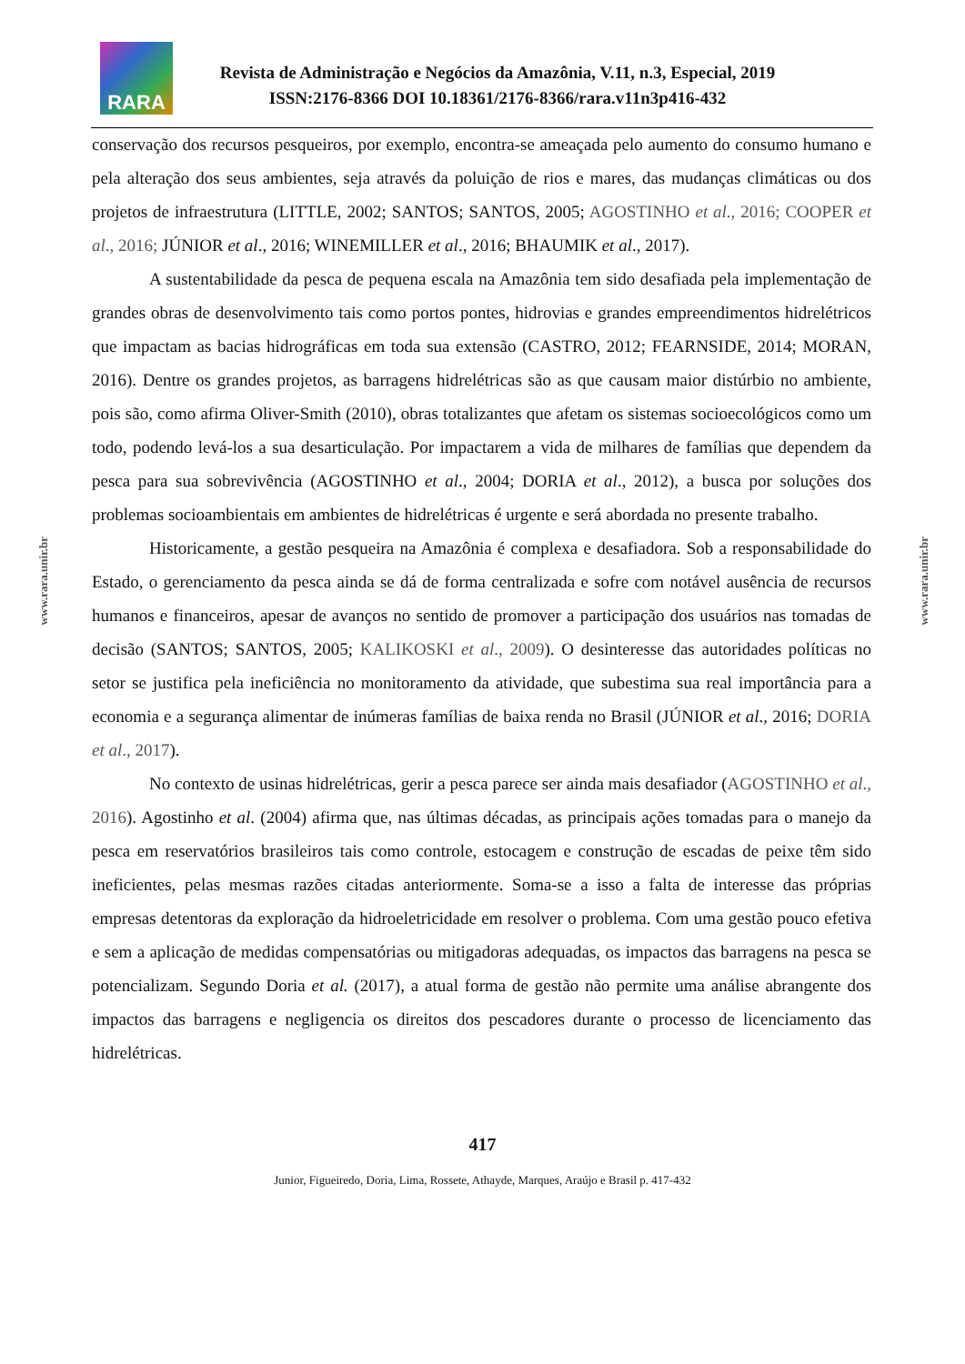RARA
Revista de Administração e Negócios da Amazônia, V.11, n.3, Especial, 2019
ISSN:2176-8366 DOI 10.18361/2176-8366/rara.v11n3p416-432
conservação dos recursos pesqueiros, por exemplo, encontra-se ameaçada pelo aumento do consumo humano e pela alteração dos seus ambientes, seja através da poluição de rios e mares, das mudanças climáticas ou dos projetos de infraestrutura (LITTLE, 2002; SANTOS; SANTOS, 2005; AGOSTINHO et al., 2016; COOPER et al., 2016; JÚNIOR et al., 2016; WINEMILLER et al., 2016; BHAUMIK et al., 2017).
A sustentabilidade da pesca de pequena escala na Amazônia tem sido desafiada pela implementação de grandes obras de desenvolvimento tais como portos pontes, hidrovias e grandes empreendimentos hidrelétricos que impactam as bacias hidrográficas em toda sua extensão (CASTRO, 2012; FEARNSIDE, 2014; MORAN, 2016). Dentre os grandes projetos, as barragens hidrelétricas são as que causam maior distúrbio no ambiente, pois são, como afirma Oliver-Smith (2010), obras totalizantes que afetam os sistemas socioecológicos como um todo, podendo levá-los a sua desarticulação. Por impactarem a vida de milhares de famílias que dependem da pesca para sua sobrevivência (AGOSTINHO et al., 2004; DORIA et al., 2012), a busca por soluções dos problemas socioambientais em ambientes de hidrelétricas é urgente e será abordada no presente trabalho.
Historicamente, a gestão pesqueira na Amazônia é complexa e desafiadora. Sob a responsabilidade do Estado, o gerenciamento da pesca ainda se dá de forma centralizada e sofre com notável ausência de recursos humanos e financeiros, apesar de avanços no sentido de promover a participação dos usuários nas tomadas de decisão (SANTOS; SANTOS, 2005; KALIKOSKI et al., 2009). O desinteresse das autoridades políticas no setor se justifica pela ineficiência no monitoramento da atividade, que subestima sua real importância para a economia e a segurança alimentar de inúmeras famílias de baixa renda no Brasil (JÚNIOR et al., 2016; DORIA et al., 2017).
No contexto de usinas hidrelétricas, gerir a pesca parece ser ainda mais desafiador (AGOSTINHO et al., 2016). Agostinho et al. (2004) afirma que, nas últimas décadas, as principais ações tomadas para o manejo da pesca em reservatórios brasileiros tais como controle, estocagem e construção de escadas de peixe têm sido ineficientes, pelas mesmas razões citadas anteriormente. Soma-se a isso a falta de interesse das próprias empresas detentoras da exploração da hidroeletricidade em resolver o problema. Com uma gestão pouco efetiva e sem a aplicação de medidas compensatórias ou mitigadoras adequadas, os impactos das barragens na pesca se potencializam. Segundo Doria et al. (2017), a atual forma de gestão não permite uma análise abrangente dos impactos das barragens e negligencia os direitos dos pescadores durante o processo de licenciamento das hidrelétricas.
www.rara.unir.br
www.rara.unir.br
417
Junior, Figueiredo, Doria, Lima, Rossete, Athayde, Marques, Araújo e Brasil p. 417-432